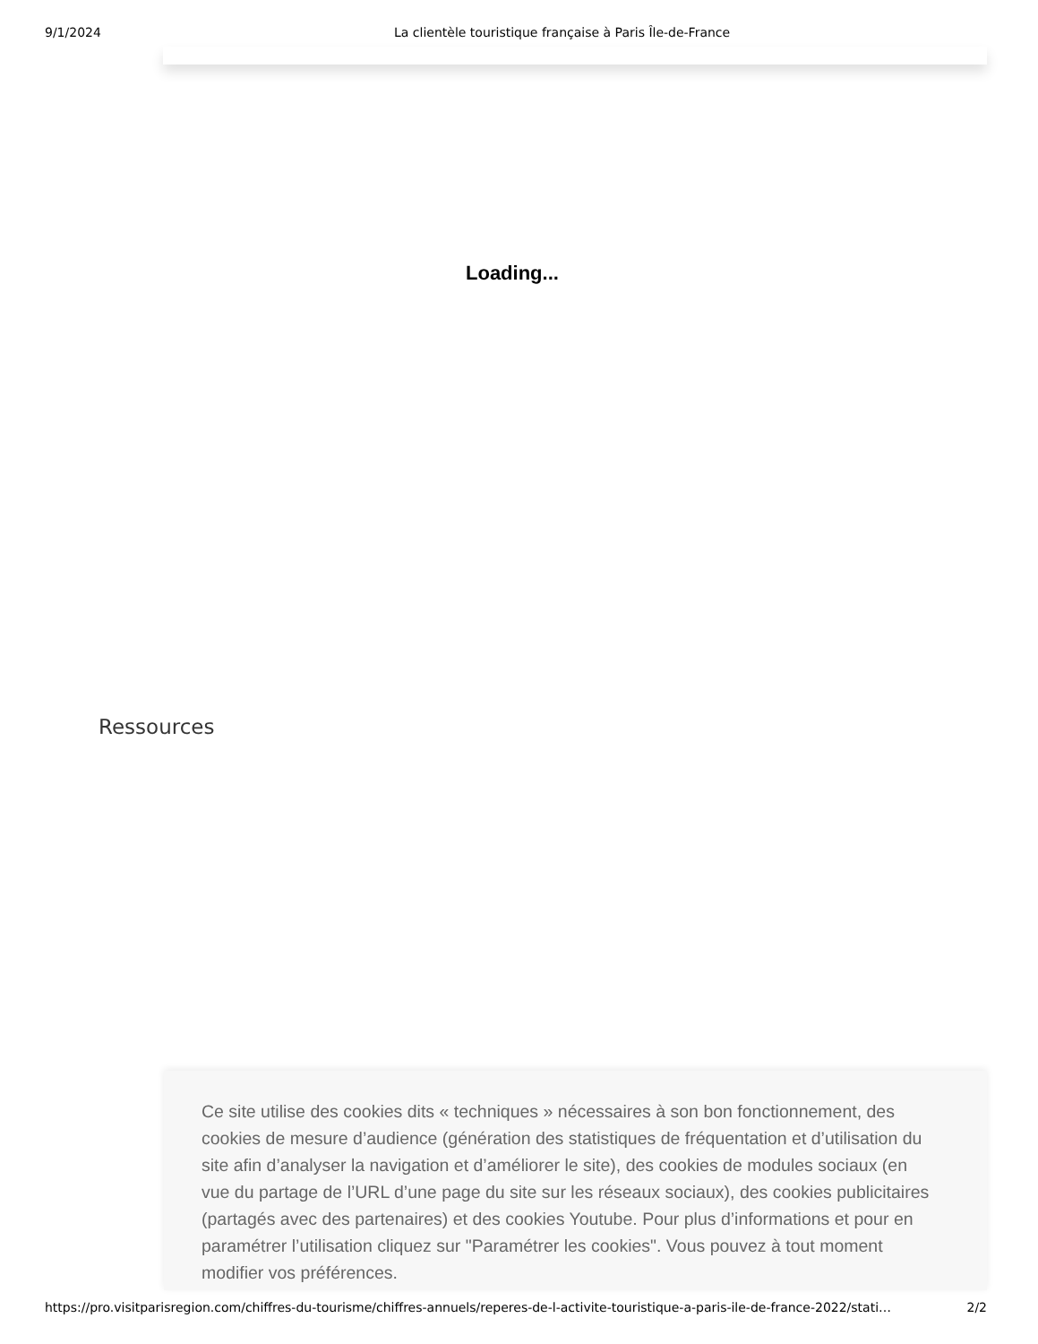9/1/2024 La clientèle touristique française à Paris Île-de-France
Loading...
Ressources
Ce site utilise des cookies dits « techniques » nécessaires à son bon fonctionnement, des cookies de mesure d’audience (génération des statistiques de fréquentation et d’utilisation du site afin d’analyser la navigation et d’améliorer le site), des cookies de modules sociaux (en vue du partage de l’URL d’une page du site sur les réseaux sociaux), des cookies publicitaires (partagés avec des partenaires) et des cookies Youtube. Pour plus d’informations et pour en paramétrer l’utilisation cliquez sur "Paramétrer les cookies". Vous pouvez à tout moment modifier vos préférences.
https://pro.visitparisregion.com/chiffres-du-tourisme/chiffres-annuels/reperes-de-l-activite-touristique-a-paris-ile-de-france-2022/stati… 2/2